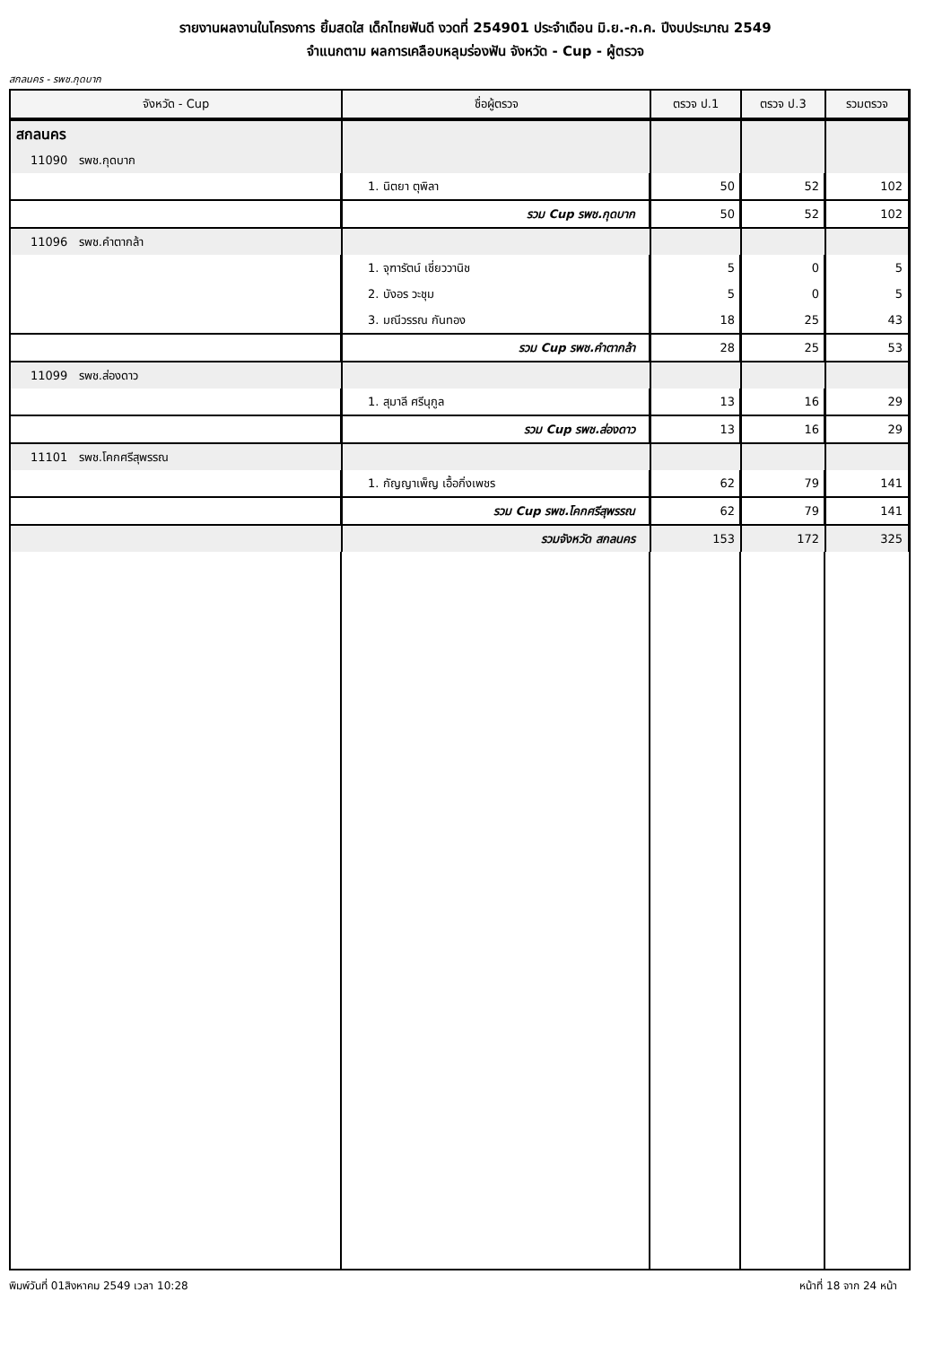รายงานผลงานในโครงการ ยิ้มสดใส เด็กไทยฟันดี งวดที่ 254901 ประจำเดือน มิ.ย.-ก.ค. ปีงบประมาณ 2549
จำแนกตาม ผลการเคลือบหลุมร่องฟัน จังหวัด - Cup - ผู้ตรวจ
สกลนคร - รพช.กุดบาก
| จังหวัด - Cup | ชื่อผู้ตรวจ | ตรวจ ป.1 | ตรวจ ป.3 | รวมตรวจ |
| --- | --- | --- | --- | --- |
| สกลนคร | | | | |
| 11090 รพช.กุดบาก | | | | |
| | 1. นิตยา ตุพิลา | 50 | 52 | 102 |
| | รวม Cup รพช.กุดบาก | 50 | 52 | 102 |
| 11096 รพช.คำตากล้า | | | | |
| | 1. จุฑารัตน์ เชี่ยววานิช | 5 | 0 | 5 |
| | 2. บังอร วะชุม | 5 | 0 | 5 |
| | 3. มณีวรรณ กันทอง | 18 | 25 | 43 |
| | รวม Cup รพช.คำตากล้า | 28 | 25 | 53 |
| 11099 รพช.ส่องดาว | | | | |
| | 1. สุมาลี ศรีนุกูล | 13 | 16 | 29 |
| | รวม Cup รพช.ส่องดาว | 13 | 16 | 29 |
| 11101 รพช.โคกศรีสุพรรณ | | | | |
| | 1. กัญญาเพ็ญ เอื้อกิ่งเพชร | 62 | 79 | 141 |
| | รวม Cup รพช.โคกศรีสุพรรณ | 62 | 79 | 141 |
| | รวมจังหวัด สกลนคร | 153 | 172 | 325 |
พิมพ์วันที่ 01สิงหาคม 2549 เวลา 10:28 หน้าที่ 18 จาก 24 หน้า